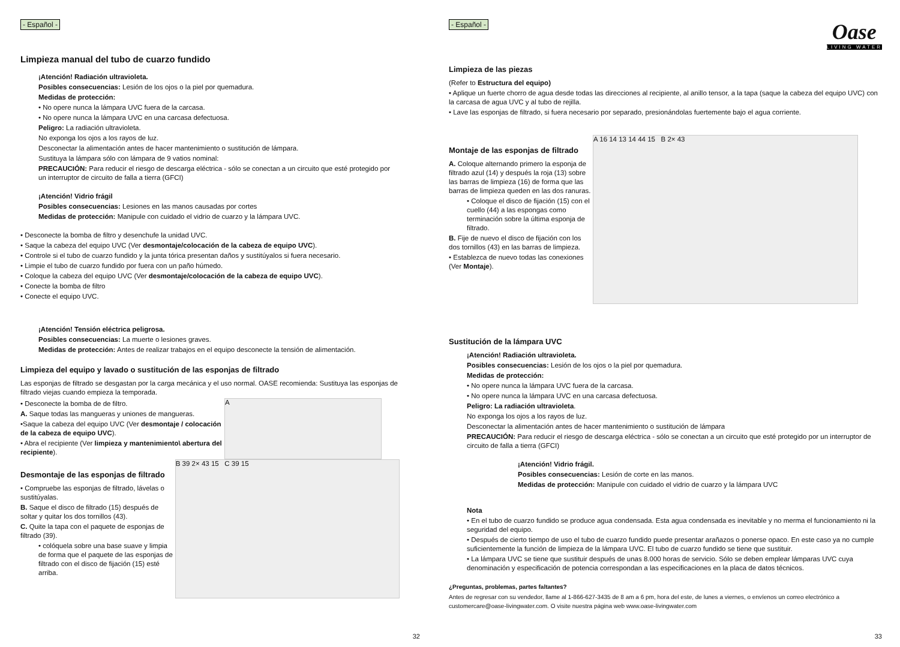- Español -
Limpieza manual del tubo de cuarzo fundido
¡Atención! Radiación ultravioleta.
Posibles consecuencias: Lesión de los ojos o la piel por quemadura.
Medidas de protección:
• No opere nunca la lámpara UVC fuera de la carcasa.
• No opere nunca la lámpara UVC en una carcasa defectuosa.
Peligro: La radiación ultravioleta.
No exponga los ojos a los rayos de luz.
Desconectar la alimentación antes de hacer mantenimiento o sustitución de lámpara.
Sustituya la lámpara sólo con lámpara de 9 vatios nominal:
PRECAUCIÓN: Para reducir el riesgo de descarga eléctrica - sólo se conectan a un circuito que esté protegido por un interruptor de circuito de falla a tierra (GFCI)
¡Atención! Vidrio frágil
Posibles consecuencias: Lesiones en las manos causadas por cortes
Medidas de protección: Manipule con cuidado el vidrio de cuarzo y la lámpara UVC.
• Desconecte la bomba de filtro y desenchufe la unidad UVC.
• Saque la cabeza del equipo UVC (Ver desmontaje/colocación de la cabeza de equipo UVC).
• Controle si el tubo de cuarzo fundido y la junta tórica presentan daños y sustitúyalos si fuera necesario.
• Limpie el tubo de cuarzo fundido por fuera con un paño húmedo.
• Coloque la cabeza del equipo UVC (Ver desmontaje/colocación de la cabeza de equipo UVC).
• Conecte la bomba de filtro
• Conecte el equipo UVC.
¡Atención! Tensión eléctrica peligrosa.
Posibles consecuencias: La muerte o lesiones graves.
Medidas de protección: Antes de realizar trabajos en el equipo desconecte la tensión de alimentación.
Limpieza del equipo y lavado o sustitución de las esponjas de filtrado
Las esponjas de filtrado se desgastan por la carga mecánica y el uso normal. OASE recomienda: Sustituya las esponjas de filtrado viejas cuando empieza la temporada.
• Desconecte la bomba de de filtro.
A. Saque todas las mangueras y uniones de mangueras.
•Saque la cabeza del equipo UVC (Ver desmontaje / colocación de la cabeza de equipo UVC).
• Abra el recipiente (Ver limpieza y mantenimiento\ abertura del recipiente).
A
Desmontaje de las esponjas de filtrado
• Compruebe las esponjas de filtrado, lávelas o sustitúyalas.
B. Saque el disco de filtrado (15) después de soltar y quitar los dos tornillos (43).
C. Quite la tapa con el paquete de esponjas de filtrado (39).
• colóquela sobre una base suave y limpia de forma que el paquete de las esponjas de filtrado con el disco de fijación (15) esté arriba.
B 39 2× 43 15 C 39 15
32
Oase
LIVING WATER
- Español -
Limpieza de las piezas
(Refer to Estructura del equipo)
• Aplique un fuerte chorro de agua desde todas las direcciones al recipiente, al anillo tensor, a la tapa (saque la cabeza del equipo UVC) con la carcasa de agua UVC y al tubo de rejilla.
• Lave las esponjas de filtrado, si fuera necesario por separado, presionándolas fuertemente bajo el agua corriente.
Montaje de las esponjas de filtrado
A. Coloque alternando primero la esponja de filtrado azul (14) y después la roja (13) sobre las barras de limpieza (16) de forma que las barras de limpieza queden en las dos ranuras.
• Coloque el disco de fijación (15) con el cuello (44) a las espongas como terminación sobre la última esponja de filtrado.
B. Fije de nuevo el disco de fijación con los dos tornillos (43) en las barras de limpieza.
• Establezca de nuevo todas las conexiones (Ver Montaje).
A 16 14 13 14 44 15 B 2× 43
Sustitución de la lámpara UVC
¡Atención! Radiación ultravioleta.
Posibles consecuencias: Lesión de los ojos o la piel por quemadura.
Medidas de protección:
• No opere nunca la lámpara UVC fuera de la carcasa.
• No opere nunca la lámpara UVC en una carcasa defectuosa.
Peligro: La radiación ultravioleta.
No exponga los ojos a los rayos de luz.
Desconectar la alimentación antes de hacer mantenimiento o sustitución de lámpara
PRECAUCIÓN: Para reducir el riesgo de descarga eléctrica - sólo se conectan a un circuito que esté protegido por un interruptor de circuito de falla a tierra (GFCI)
¡Atención! Vidrio frágil.
Posibles consecuencias: Lesión de corte en las manos.
Medidas de protección: Manipule con cuidado el vidrio de cuarzo y la lámpara UVC
Nota
• En el tubo de cuarzo fundido se produce agua condensada. Esta agua condensada es inevitable y no merma el funcionamiento ni la seguridad del equipo.
• Después de cierto tiempo de uso el tubo de cuarzo fundido puede presentar arañazos o ponerse opaco. En este caso ya no cumple suficientemente la función de limpieza de la lámpara UVC. El tubo de cuarzo fundido se tiene que sustituir.
• La lámpara UVC se tiene que sustituir después de unas 8.000 horas de servicio. Sólo se deben emplear lámparas UVC cuya denominación y especificación de potencia correspondan a las especificaciones en la placa de datos técnicos.
¿Preguntas, problemas, partes faltantes?
Antes de regresar con su vendedor, llame al 1-866-627-3435 de 8 am a 6 pm, hora del este, de lunes a viernes, o envíenos un correo electrónico a customercare@oase-livingwater.com. O visite nuestra página web www.oase-livingwater.com
33